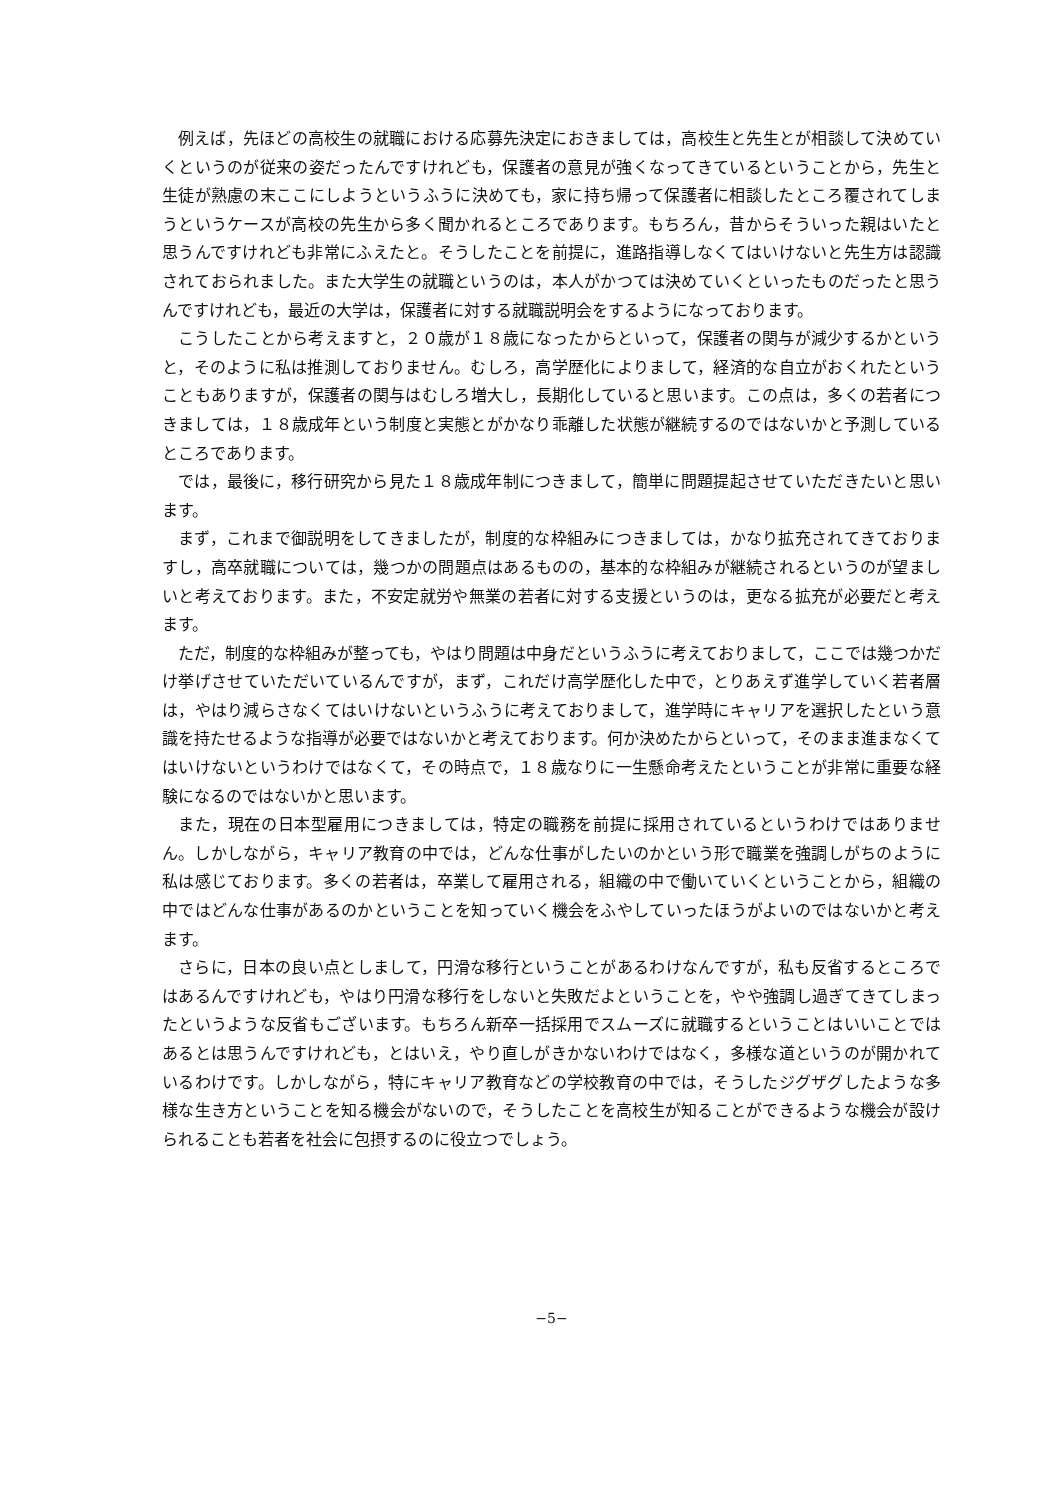例えば，先ほどの高校生の就職における応募先決定におきましては，高校生と先生とが相談して決めていくというのが従来の姿だったんですけれども，保護者の意見が強くなってきているということから，先生と生徒が熟慮の末ここにしようというふうに決めても，家に持ち帰って保護者に相談したところ覆されてしまうというケースが高校の先生から多く聞かれるところであります。もちろん，昔からそういった親はいたと思うんですけれども非常にふえたと。そうしたことを前提に，進路指導しなくてはいけないと先生方は認識されておられました。また大学生の就職というのは，本人がかつては決めていくといったものだったと思うんですけれども，最近の大学は，保護者に対する就職説明会をするようになっております。
こうしたことから考えますと，２０歳が１８歳になったからといって，保護者の関与が減少するかというと，そのように私は推測しておりません。むしろ，高学歴化によりまして，経済的な自立がおくれたということもありますが，保護者の関与はむしろ増大し，長期化していると思います。この点は，多くの若者につきましては，１８歳成年という制度と実態とがかなり乖離した状態が継続するのではないかと予測しているところであります。
では，最後に，移行研究から見た１８歳成年制につきまして，簡単に問題提起させていただきたいと思います。
まず，これまで御説明をしてきましたが，制度的な枠組みにつきましては，かなり拡充されてきておりますし，高卒就職については，幾つかの問題点はあるものの，基本的な枠組みが継続されるというのが望ましいと考えております。また，不安定就労や無業の若者に対する支援というのは，更なる拡充が必要だと考えます。
ただ，制度的な枠組みが整っても，やはり問題は中身だというふうに考えておりまして，ここでは幾つかだけ挙げさせていただいているんですが，まず，これだけ高学歴化した中で，とりあえず進学していく若者層は，やはり減らさなくてはいけないというふうに考えておりまして，進学時にキャリアを選択したという意識を持たせるような指導が必要ではないかと考えております。何か決めたからといって，そのまま進まなくてはいけないというわけではなくて，その時点で，１８歳なりに一生懸命考えたということが非常に重要な経験になるのではないかと思います。
また，現在の日本型雇用につきましては，特定の職務を前提に採用されているというわけではありません。しかしながら，キャリア教育の中では，どんな仕事がしたいのかという形で職業を強調しがちのように私は感じております。多くの若者は，卒業して雇用される，組織の中で働いていくということから，組織の中ではどんな仕事があるのかということを知っていく機会をふやしていったほうがよいのではないかと考えます。
さらに，日本の良い点としまして，円滑な移行ということがあるわけなんですが，私も反省するところではあるんですけれども，やはり円滑な移行をしないと失敗だよということを，やや強調し過ぎてきてしまったというような反省もございます。もちろん新卒一括採用でスムーズに就職するということはいいことではあるとは思うんですけれども，とはいえ，やり直しがきかないわけではなく，多様な道というのが開かれているわけです。しかしながら，特にキャリア教育などの学校教育の中では，そうしたジグザグしたような多様な生き方ということを知る機会がないので，そうしたことを高校生が知ることができるような機会が設けられることも若者を社会に包摂するのに役立つでしょう。
−5−